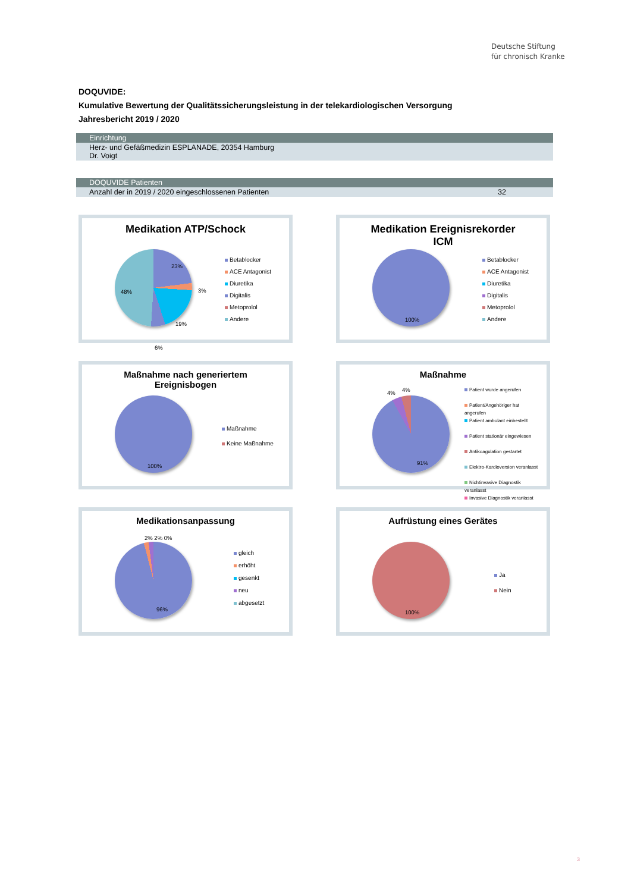Deutsche Stiftung
für chronisch Kranke
DOQUVIDE:
Kumulative Bewertung der Qualitätssicherungsleistung in der telekardiologischen Versorgung
Jahresbericht 2019 / 2020
| Einrichtung |
| --- |
| Herz- und Gefäßmedizin ESPLANADE, 20354 Hamburg Dr. Voigt |
| DOQUVIDE Patienten | |
| --- | --- |
| Anzahl der in 2019 / 2020 eingeschlossenen Patienten | 32 |
Medikation ATP/Schock
23%
3%
19%
6%
48%
Betablocker
ACE Antagonist
Diuretika
Digitalis
Metoprolol
Andere
Medikation Ereignisrekorder
ICM
100%
Betablocker
ACE Antagonist
Diuretika
Digitalis
Metoprolol
Andere
Maßnahme nach generiertem
Ereignisbogen
100%
Maßnahme
Keine Maßnahme
Maßnahme
4% 4%
91%
Patient wurde angerufen
Patient/Angehöriger hat
angerufen
Patient ambulant einbestellt
Patient stationär eingewiesen
Antikoagulation gestartet
Elektro-Kardioversion veranlasst
Nichtinvasive Diagnostik
veranlasst
Invasive Diagnostik veranlasst
Medikationsanpassung
2% 2% 0%
96%
gleich
erhöht
gesenkt
neu
abgesetzt
Aufrüstung eines Gerätes
100%
Ja
Nein
3